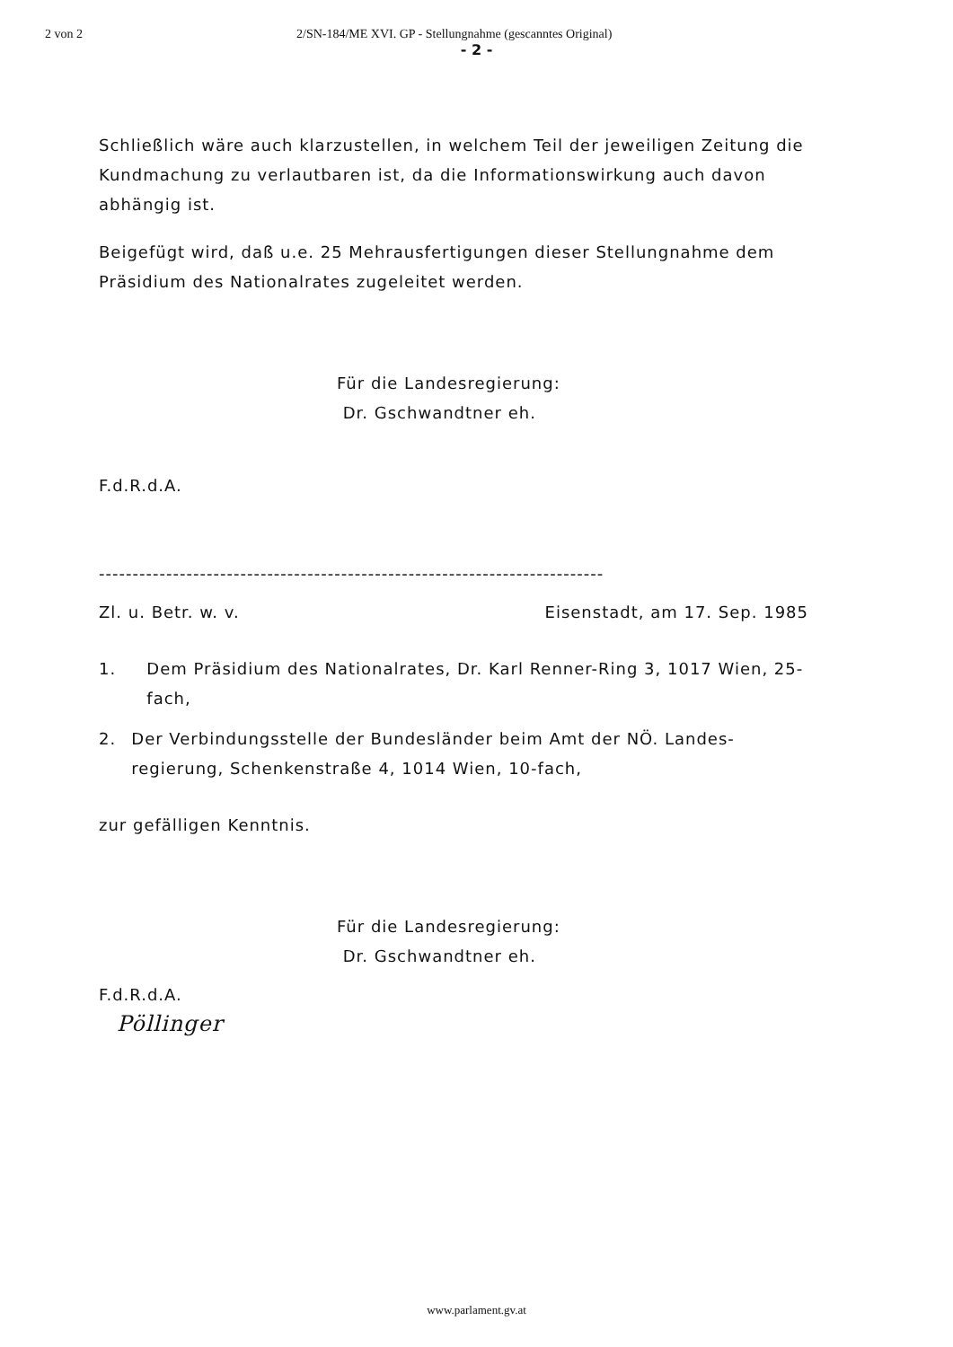2 von 2 2/SN-184/ME XVI. GP - Stellungnahme (gescanntes Original)
- 2 -
Schließlich wäre auch klarzustellen, in welchem Teil der jeweiligen Zeitung die Kundmachung zu verlautbaren ist, da die Informationswirkung auch davon abhängig ist.
Beigefügt wird, daß u.e. 25 Mehrausfertigungen dieser Stellungnahme dem Präsidium des Nationalrates zugeleitet werden.
Für die Landesregierung:
Dr. Gschwandtner eh.
F.d.R.d.A.
---------------------------------------------------------------------------
Zl. u. Betr. w. v. Eisenstadt, am 17. Sep. 1985
1. Dem Präsidium des Nationalrates, Dr. Karl Renner-Ring 3, 1017 Wien, 25-fach,
2. Der Verbindungsstelle der Bundesländer beim Amt der NÖ. Landes-regierung, Schenkenstraße 4, 1014 Wien, 10-fach,
zur gefälligen Kenntnis.
Für die Landesregierung:
Dr. Gschwandtner eh.
F.d.R.d.A.
Pöllinger
www.parlament.gv.at